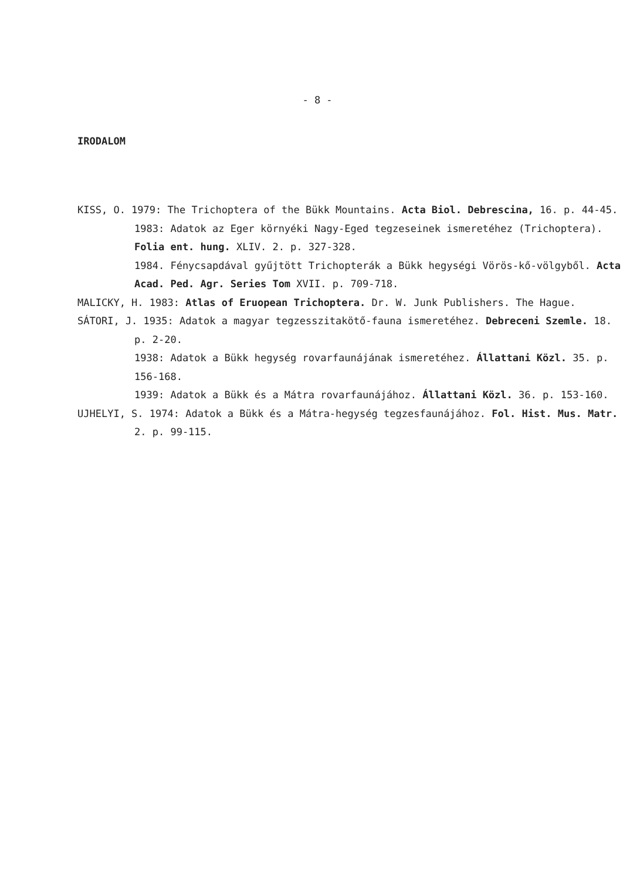- 8 -
IRODALOM
KISS, O. 1979: The Trichoptera of the Bükk Mountains. Acta Biol. Debrescina, 16. p. 44-45.
1983: Adatok az Eger környéki Nagy-Eged tegzeseinek ismeretéhez (Trichoptera). Folia ent. hung. XLIV. 2. p. 327-328.
1984. Fénycsapdával gyűjtött Trichopterák a Bükk hegységi Vörös-kő-völgyből. Acta Acad. Ped. Agr. Series Tom XVII. p. 709-718.
MALICKY, H. 1983: Atlas of Eruopean Trichoptera. Dr. W. Junk Publishers. The Hague.
SÁTORI, J. 1935: Adatok a magyar tegzesszitakötő-fauna ismeretéhez. Debreceni Szemle. 18. p. 2-20.
1938: Adatok a Bükk hegység rovarfaunájának ismeretéhez. Állattani Közl. 35. p. 156-168.
1939: Adatok a Bükk és a Mátra rovarfaunájához. Állattani Közl. 36. p. 153-160.
UJHELYI, S. 1974: Adatok a Bükk és a Mátra-hegység tegzesfaunájához. Fol. Hist. Mus. Matr. 2. p. 99-115.